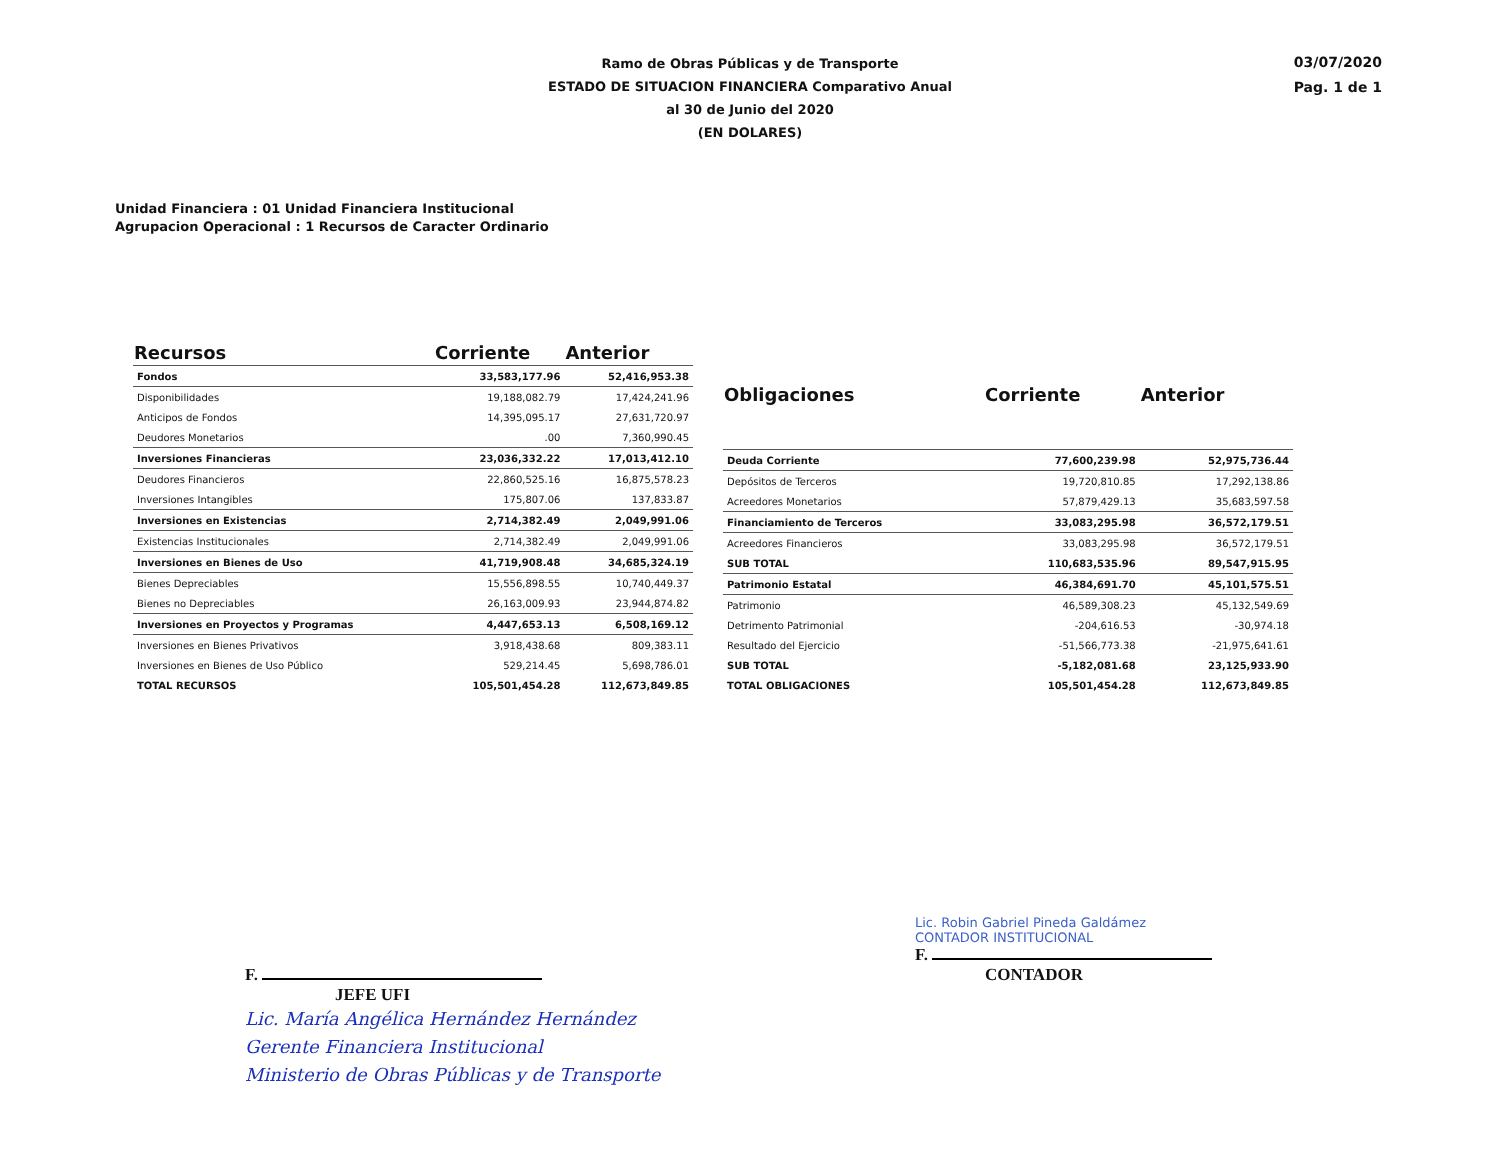Ramo de Obras Públicas y de Transporte
ESTADO DE SITUACION FINANCIERA Comparativo Anual
al 30 de Junio del 2020
(EN DOLARES)
03/07/2020
Pag. 1 de 1
Unidad Financiera : 01 Unidad Financiera Institucional
Agrupacion Operacional : 1 Recursos de Caracter Ordinario
| Recursos | Corriente | Anterior |
| --- | --- | --- |
| Fondos | 33,583,177.96 | 52,416,953.38 |
| Disponibilidades | 19,188,082.79 | 17,424,241.96 |
| Anticipos de Fondos | 14,395,095.17 | 27,631,720.97 |
| Deudores Monetarios | .00 | 7,360,990.45 |
| Inversiones Financieras | 23,036,332.22 | 17,013,412.10 |
| Deudores Financieros | 22,860,525.16 | 16,875,578.23 |
| Inversiones Intangibles | 175,807.06 | 137,833.87 |
| Inversiones en Existencias | 2,714,382.49 | 2,049,991.06 |
| Existencias Institucionales | 2,714,382.49 | 2,049,991.06 |
| Inversiones en Bienes de Uso | 41,719,908.48 | 34,685,324.19 |
| Bienes Depreciables | 15,556,898.55 | 10,740,449.37 |
| Bienes no Depreciables | 26,163,009.93 | 23,944,874.82 |
| Inversiones en Proyectos y Programas | 4,447,653.13 | 6,508,169.12 |
| Inversiones en Bienes Privativos | 3,918,438.68 | 809,383.11 |
| Inversiones en Bienes de Uso Público | 529,214.45 | 5,698,786.01 |
| TOTAL RECURSOS | 105,501,454.28 | 112,673,849.85 |
| Obligaciones | Corriente | Anterior |
| --- | --- | --- |
| Deuda Corriente | 77,600,239.98 | 52,975,736.44 |
| Depósitos de Terceros | 19,720,810.85 | 17,292,138.86 |
| Acreedores Monetarios | 57,879,429.13 | 35,683,597.58 |
| Financiamiento de Terceros | 33,083,295.98 | 36,572,179.51 |
| Acreedores Financieros | 33,083,295.98 | 36,572,179.51 |
| SUB TOTAL | 110,683,535.96 | 89,547,915.95 |
| Patrimonio Estatal | 46,384,691.70 | 45,101,575.51 |
| Patrimonio | 46,589,308.23 | 45,132,549.69 |
| Detrimento Patrimonial | -204,616.53 | -30,974.18 |
| Resultado del Ejercicio | -51,566,773.38 | -21,975,641.61 |
| SUB TOTAL | -5,182,081.68 | 23,125,933.90 |
| TOTAL OBLIGACIONES | 105,501,454.28 | 112,673,849.85 |
F.
JEFE UFI
Lic. María Angélica Hernández Hernández
Gerente Financiera Institucional
Ministerio de Obras Públicas y de Transporte
Lic. Robin Gabriel Pineda Galdámez
CONTADOR INSTITUCIONAL
F.
CONTADOR